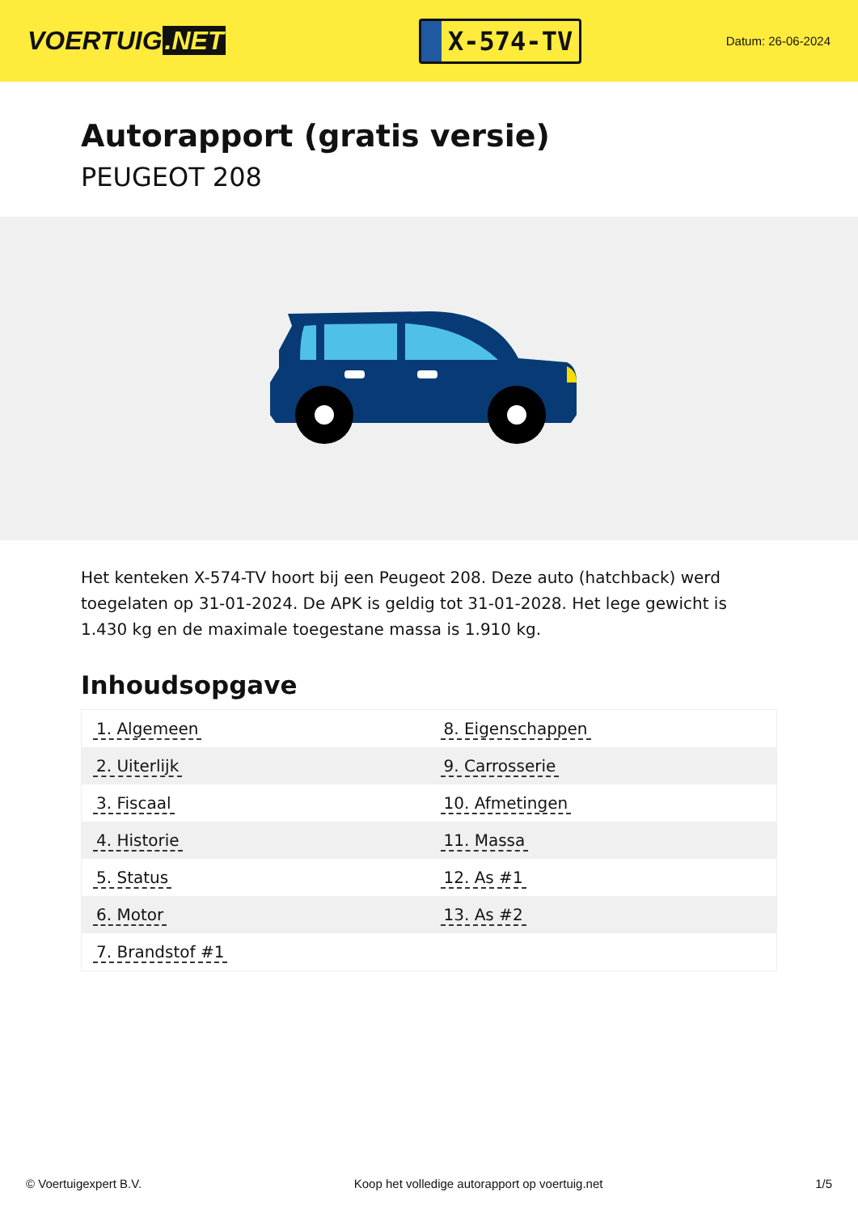VOERTUIG.NET
X-574-TV
Datum: 26-06-2024
Autorapport (gratis versie)
PEUGEOT 208
Het kenteken X-574-TV hoort bij een Peugeot 208. Deze auto (hatchback) werd toegelaten op 31-01-2024. De APK is geldig tot 31-01-2028. Het lege gewicht is 1.430 kg en de maximale toegestane massa is 1.910 kg.
Inhoudsopgave
| 1. Algemeen | 8. Eigenschappen |
| 2. Uiterlijk | 9. Carrosserie |
| 3. Fiscaal | 10. Afmetingen |
| 4. Historie | 11. Massa |
| 5. Status | 12. As #1 |
| 6. Motor | 13. As #2 |
| 7. Brandstof #1 | |
© Voertuigexpert B.V. Koop het volledige autorapport op voertuig.net 1/5